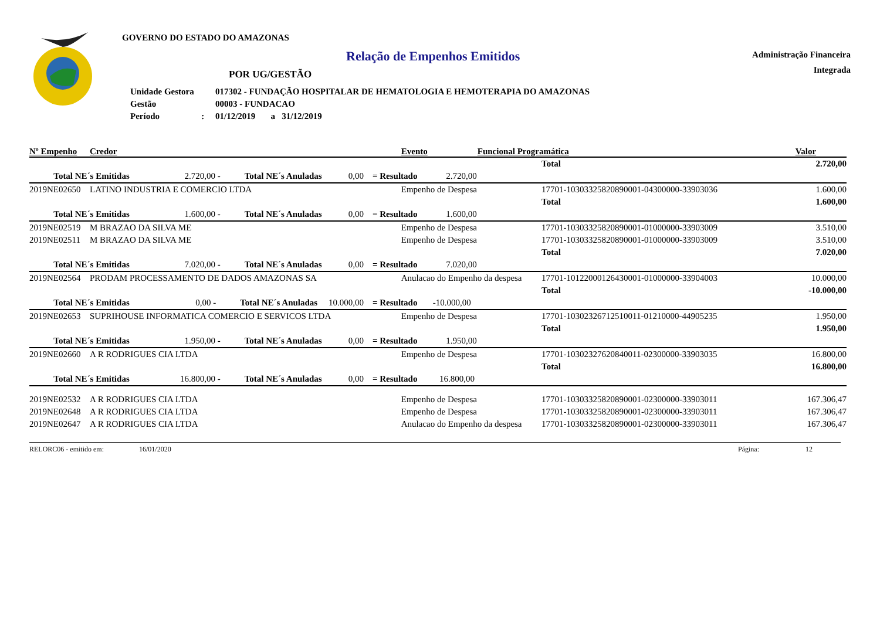GOVERNO DO ESTADO DO AMAZONAS
Relação de Empenhos Emitidos
POR UG/GESTÃO
| Unidade Gestora | 017302 - FUNDAÇÃO HOSPITALAR DE HEMATOLOGIA E HEMOTERAPIA DO AMAZONAS |
| Gestão | 00003 - FUNDACAO |
| Período : | 01/12/2019 a 31/12/2019 |
Administração Financeira
Integrada
| Nº Empenho | Credor | Evento | Funcional Programática | | Valor |
| --- | --- | --- | --- | --- | --- |
| | | | | Total | 2.720,00 |
| Total NE´s Emitidas 2.720,00 - Total NE´s Anuladas 0,00 = Resultado 2.720,00 | | | | | |
| 2019NE02650 | LATINO INDUSTRIA E COMERCIO LTDA | Empenho de Despesa | | 17701-10303325820890001-04300000-33903036 | 1.600,00 |
| | | | | Total | 1.600,00 |
| Total NE´s Emitidas 1.600,00 - Total NE´s Anuladas 0,00 = Resultado 1.600,00 | | | | | |
| 2019NE02519 | M BRAZAO DA SILVA ME | Empenho de Despesa | | 17701-10303325820890001-01000000-33903009 | 3.510,00 |
| 2019NE02511 | M BRAZAO DA SILVA ME | Empenho de Despesa | | 17701-10303325820890001-01000000-33903009 | 3.510,00 |
| | | | | Total | 7.020,00 |
| Total NE´s Emitidas 7.020,00 - Total NE´s Anuladas 0,00 = Resultado 7.020,00 | | | | | |
| 2019NE02564 | PRODAM PROCESSAMENTO DE DADOS AMAZONAS SA | Anulacao do Empenho da despesa | | 17701-10122000126430001-01000000-33904003 | 10.000,00 |
| | | | | Total | -10.000,00 |
| Total NE´s Emitidas 0,00 - Total NE´s Anuladas 10.000,00 = Resultado -10.000,00 | | | | | |
| 2019NE02653 | SUPRIHOUSE INFORMATICA COMERCIO E SERVICOS LTDA | Empenho de Despesa | | 17701-10302326712510011-01210000-44905235 | 1.950,00 |
| | | | | Total | 1.950,00 |
| Total NE´s Emitidas 1.950,00 - Total NE´s Anuladas 0,00 = Resultado 1.950,00 | | | | | |
| 2019NE02660 | A R RODRIGUES CIA LTDA | Empenho de Despesa | | 17701-10302327620840011-02300000-33903035 | 16.800,00 |
| | | | | Total | 16.800,00 |
| Total NE´s Emitidas 16.800,00 - Total NE´s Anuladas 0,00 = Resultado 16.800,00 | | | | | |
| 2019NE02532 | A R RODRIGUES CIA LTDA | Empenho de Despesa | | 17701-10303325820890001-02300000-33903011 | 167.306,47 |
| 2019NE02648 | A R RODRIGUES CIA LTDA | Empenho de Despesa | | 17701-10303325820890001-02300000-33903011 | 167.306,47 |
| 2019NE02647 | A R RODRIGUES CIA LTDA | Anulacao do Empenho da despesa | | 17701-10303325820890001-02300000-33903011 | 167.306,47 |
RELORC06 - emitido em: 16/01/2020 Página: 12